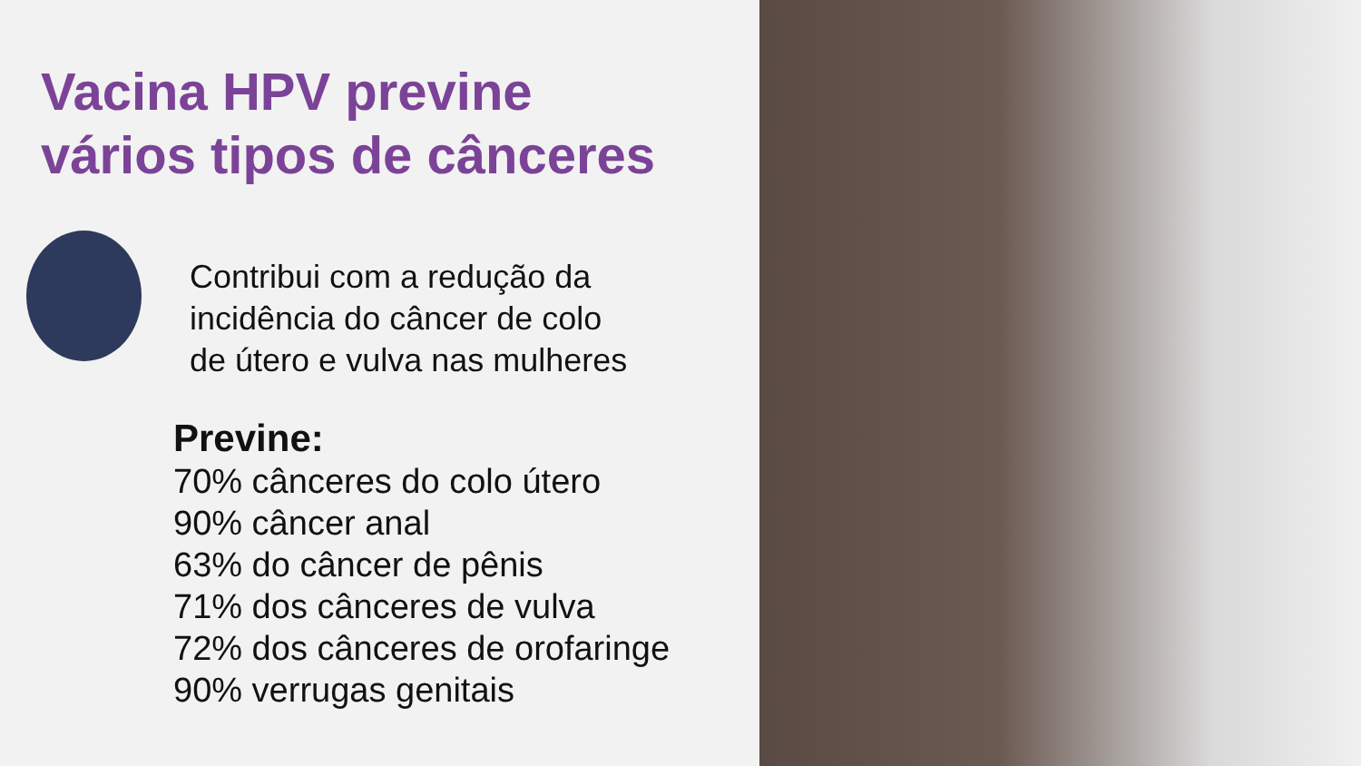Vacina HPV previne
vários tipos de cânceres
Contribui com a redução da
incidência do câncer de colo
de útero e vulva nas mulheres
Previne:
70% cânceres do colo útero
90% câncer anal
63% do câncer de pênis
71% dos cânceres de vulva
72% dos cânceres de orofaringe
90% verrugas genitais